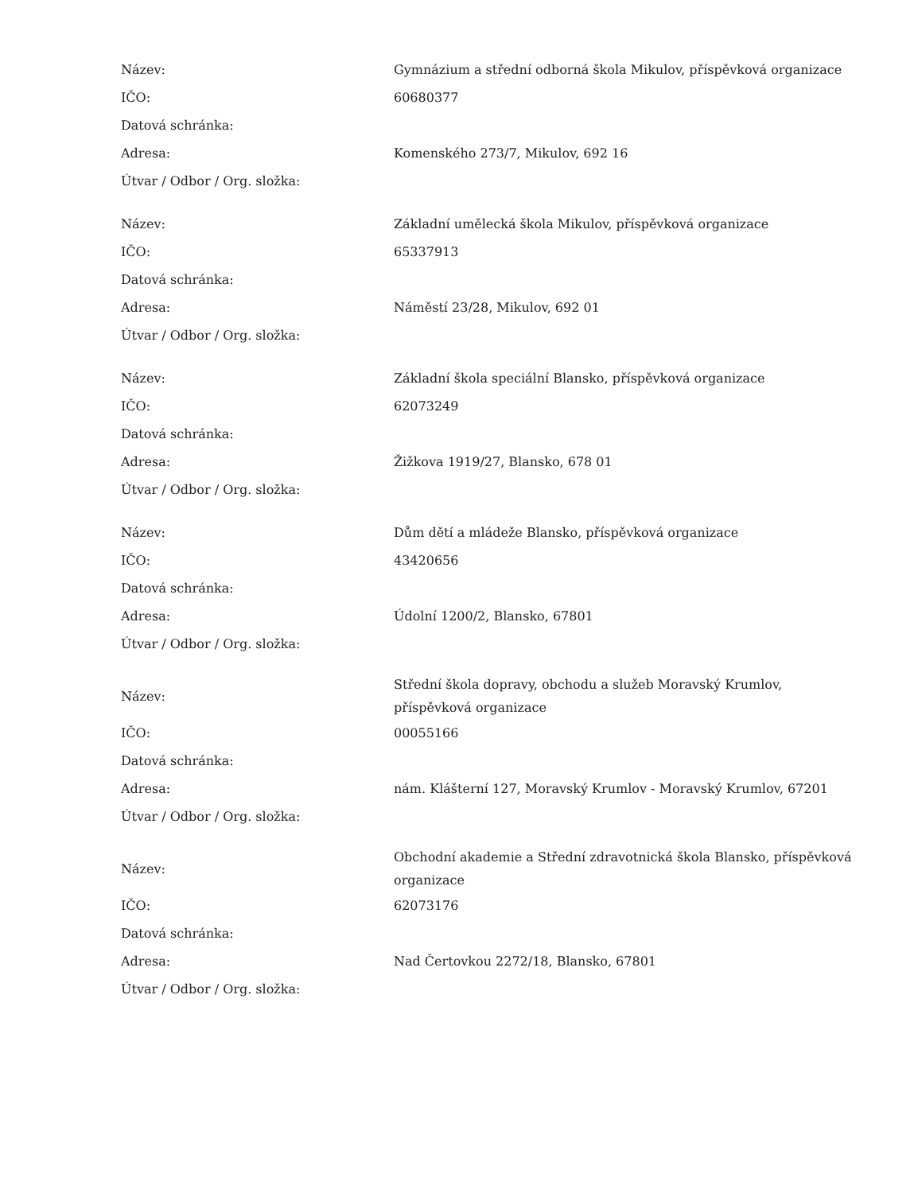| Název: | Gymnázium a střední odborná škola Mikulov, příspěvková organizace |
| IČO: | 60680377 |
| Datová schránka: | |
| Adresa: | Komenského 273/7, Mikulov, 692 16 |
| Útvar / Odbor / Org. složka: | |
| Název: | Základní umělecká škola Mikulov, příspěvková organizace |
| IČO: | 65337913 |
| Datová schránka: | |
| Adresa: | Náměstí 23/28, Mikulov, 692 01 |
| Útvar / Odbor / Org. složka: | |
| Název: | Základní škola speciální Blansko, příspěvková organizace |
| IČO: | 62073249 |
| Datová schránka: | |
| Adresa: | Žižkova 1919/27, Blansko, 678 01 |
| Útvar / Odbor / Org. složka: | |
| Název: | Dům dětí a mládeže Blansko, příspěvková organizace |
| IČO: | 43420656 |
| Datová schránka: | |
| Adresa: | Údolní 1200/2, Blansko, 67801 |
| Útvar / Odbor / Org. složka: | |
| Název: | Střední škola dopravy, obchodu a služeb Moravský Krumlov, příspěvková organizace |
| IČO: | 00055166 |
| Datová schránka: | |
| Adresa: | nám. Klášterní 127, Moravský Krumlov - Moravský Krumlov, 67201 |
| Útvar / Odbor / Org. složka: | |
| Název: | Obchodní akademie a Střední zdravotnická škola Blansko, příspěvková organizace |
| IČO: | 62073176 |
| Datová schránka: | |
| Adresa: | Nad Čertovkou 2272/18, Blansko, 67801 |
| Útvar / Odbor / Org. složka: | |